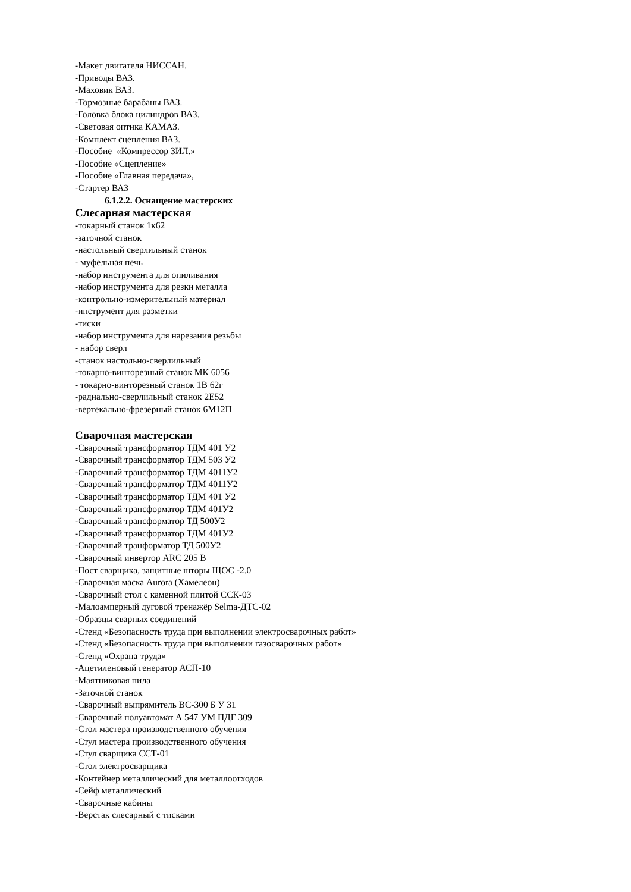-Макет двигателя НИССАН.
-Приводы ВАЗ.
-Маховик ВАЗ.
-Тормозные барабаны ВАЗ.
-Головка блока цилиндров ВАЗ.
-Световая оптика КАМАЗ.
-Комплект сцепления ВАЗ.
-Пособие «Компрессор ЗИЛ.»
-Пособие «Сцепление»
-Пособие «Главная передача»,
-Стартер ВАЗ
6.1.2.2. Оснащение мастерских
Слесарная мастерская
-токарный станок 1к62
-заточной станок
-настольный сверлильный станок
- муфельная печь
-набор инструмента для опиливания
-набор инструмента для резки металла
-контрольно-измерительный материал
-инструмент для разметки
-тиски
-набор инструмента для нарезания резьбы
- набор сверл
-станок настольно-сверлильный
-токарно-винторезный станок МК 6056
- токарно-винторезный станок 1В 62г
-радиально-сверлильный станок 2Е52
-вертекально-фрезерный станок 6М12П
Сварочная мастерская
-Сварочный трансформатор ТДМ 401 У2
-Сварочный трансформатор ТДМ 503 У2
-Сварочный трансформатор ТДМ 4011У2
-Сварочный трансформатор ТДМ 4011У2
-Сварочный трансформатор ТДМ 401 У2
-Сварочный трансформатор ТДМ 401У2
-Сварочный трансформатор ТД 500У2
-Сварочный трансформатор ТДМ 401У2
-Сварочный транформатор ТД 500У2
-Сварочный инвертор ARC 205 B
-Пост сварщика, защитные шторы ЩОС -2.0
-Сварочная маска Aurora (Хамелеон)
-Сварочный стол с каменной плитой ССК-03
-Малоамперный дуговой тренажёр Selma-ДТС-02
-Образцы сварных соединений
-Стенд «Безопасность труда при выполнении электросварочных работ»
-Стенд «Безопасность труда при выполнении газосварочных работ»
-Стенд «Охрана труда»
-Ацетиленовый генератор АСП-10
-Маятниковая пила
-Заточной станок
-Сварочный выпрямитель ВС-300 Б У 31
-Сварочный полуавтомат А 547 УМ ПДГ 309
-Стол мастера производственного обучения
-Стул мастера производственного обучения
-Стул сварщика ССТ-01
-Стол электросварщика
-Контейнер металлический для металлоотходов
-Сейф металлический
-Сварочные кабины
-Верстак слесарный с тисками